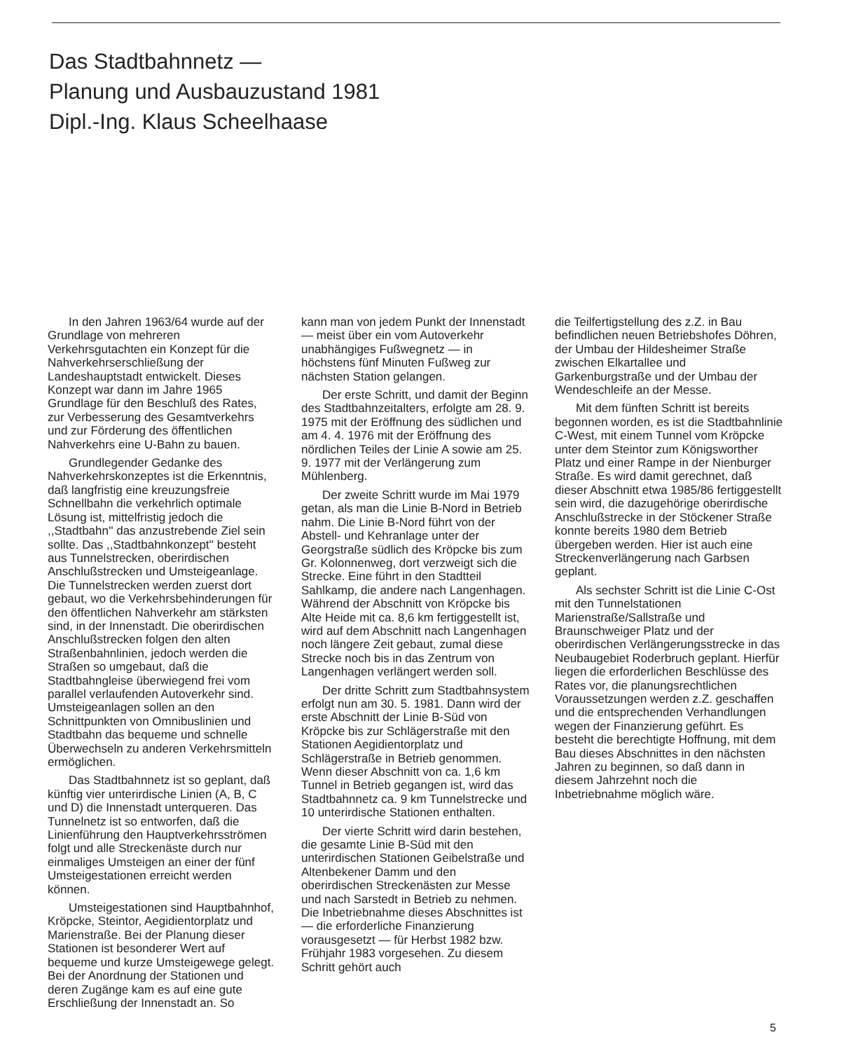Das Stadtbahnnetz —
Planung und Ausbauzustand 1981
Dipl.-Ing. Klaus Scheelhaase
In den Jahren 1963/64 wurde auf der Grundlage von mehreren Verkehrsgutachten ein Konzept für die Nahverkehrserschließung der Landeshauptstadt entwickelt. Dieses Konzept war dann im Jahre 1965 Grundlage für den Beschluß des Rates, zur Verbesserung des Gesamtverkehrs und zur Förderung des öffentlichen Nahverkehrs eine U-Bahn zu bauen.
Grundlegender Gedanke des Nahverkehrskonzeptes ist die Erkenntnis, daß langfristig eine kreuzungsfreie Schnellbahn die verkehrlich optimale Lösung ist, mittelfristig jedoch die ,,Stadtbahn'' das anzustrebende Ziel sein sollte. Das ,,Stadtbahnkonzept'' besteht aus Tunnelstrecken, oberirdischen Anschlußstrecken und Umsteigeanlage. Die Tunnelstrecken werden zuerst dort gebaut, wo die Verkehrsbehinderungen für den öffentlichen Nahverkehr am stärksten sind, in der Innenstadt. Die oberirdischen Anschlußstrecken folgen den alten Straßenbahnlinien, jedoch werden die Straßen so umgebaut, daß die Stadtbahngleise überwiegend frei vom parallel verlaufenden Autoverkehr sind. Umsteigeanlagen sollen an den Schnittpunkten von Omnibuslinien und Stadtbahn das bequeme und schnelle Überwechseln zu anderen Verkehrsmitteln ermöglichen.
Das Stadtbahnnetz ist so geplant, daß künftig vier unterirdische Linien (A, B, C und D) die Innenstadt unterqueren. Das Tunnelnetz ist so entworfen, daß die Linienführung den Hauptverkehrsströmen folgt und alle Streckenäste durch nur einmaliges Umsteigen an einer der fünf Umsteigestationen erreicht werden können.
Umsteigestationen sind Hauptbahnhof, Kröpcke, Steintor, Aegidientorplatz und Marienstraße. Bei der Planung dieser Stationen ist besonderer Wert auf bequeme und kurze Umsteigewege gelegt. Bei der Anordnung der Stationen und deren Zugänge kam es auf eine gute Erschließung der Innenstadt an. So
kann man von jedem Punkt der Innenstadt — meist über ein vom Autoverkehr unabhängiges Fußwegnetz — in höchstens fünf Minuten Fußweg zur nächsten Station gelangen.
Der erste Schritt, und damit der Beginn des Stadtbahnzeitalters, erfolgte am 28. 9. 1975 mit der Eröffnung des südlichen und am 4. 4. 1976 mit der Eröffnung des nördlichen Teiles der Linie A sowie am 25. 9. 1977 mit der Verlängerung zum Mühlenberg.
Der zweite Schritt wurde im Mai 1979 getan, als man die Linie B-Nord in Betrieb nahm. Die Linie B-Nord führt von der Abstell- und Kehranlage unter der Georgstraße südlich des Kröpcke bis zum Gr. Kolonnenweg, dort verzweigt sich die Strecke. Eine führt in den Stadtteil Sahlkamp, die andere nach Langenhagen. Während der Abschnitt von Kröpcke bis Alte Heide mit ca. 8,6 km fertiggestellt ist, wird auf dem Abschnitt nach Langenhagen noch längere Zeit gebaut, zumal diese Strecke noch bis in das Zentrum von Langenhagen verlängert werden soll.
Der dritte Schritt zum Stadtbahnsystem erfolgt nun am 30. 5. 1981. Dann wird der erste Abschnitt der Linie B-Süd von Kröpcke bis zur Schlägerstraße mit den Stationen Aegidientorplatz und Schlägerstraße in Betrieb genommen. Wenn dieser Abschnitt von ca. 1,6 km Tunnel in Betrieb gegangen ist, wird das Stadtbahnnetz ca. 9 km Tunnelstrecke und 10 unterirdische Stationen enthalten.
Der vierte Schritt wird darin bestehen, die gesamte Linie B-Süd mit den unterirdischen Stationen Geibelstraße und Altenbekener Damm und den oberirdischen Streckenästen zur Messe und nach Sarstedt in Betrieb zu nehmen. Die Inbetriebnahme dieses Abschnittes ist — die erforderliche Finanzierung vorausgesetzt — für Herbst 1982 bzw. Frühjahr 1983 vorgesehen. Zu diesem Schritt gehört auch
die Teilfertigstellung des z.Z. in Bau befindlichen neuen Betriebshofes Döhren, der Umbau der Hildesheimer Straße zwischen Elkartallee und Garkenburgstraße und der Umbau der Wendeschleife an der Messe.
Mit dem fünften Schritt ist bereits begonnen worden, es ist die Stadtbahnlinie C-West, mit einem Tunnel vom Kröpcke unter dem Steintor zum Königsworther Platz und einer Rampe in der Nienburger Straße. Es wird damit gerechnet, daß dieser Abschnitt etwa 1985/86 fertiggestellt sein wird, die dazugehörige oberirdische Anschlußstrecke in der Stöckener Straße konnte bereits 1980 dem Betrieb übergeben werden. Hier ist auch eine Streckenverlängerung nach Garbsen geplant.
Als sechster Schritt ist die Linie C-Ost mit den Tunnelstationen Marienstraße/Sallstraße und Braunschweiger Platz und der oberirdischen Verlängerungsstrecke in das Neubaugebiet Roderbruch geplant. Hierfür liegen die erforderlichen Beschlüsse des Rates vor, die planungsrechtlichen Voraussetzungen werden z.Z. geschaffen und die entsprechenden Verhandlungen wegen der Finanzierung geführt. Es besteht die berechtigte Hoffnung, mit dem Bau dieses Abschnittes in den nächsten Jahren zu beginnen, so daß dann in diesem Jahrzehnt noch die Inbetriebnahme möglich wäre.
5